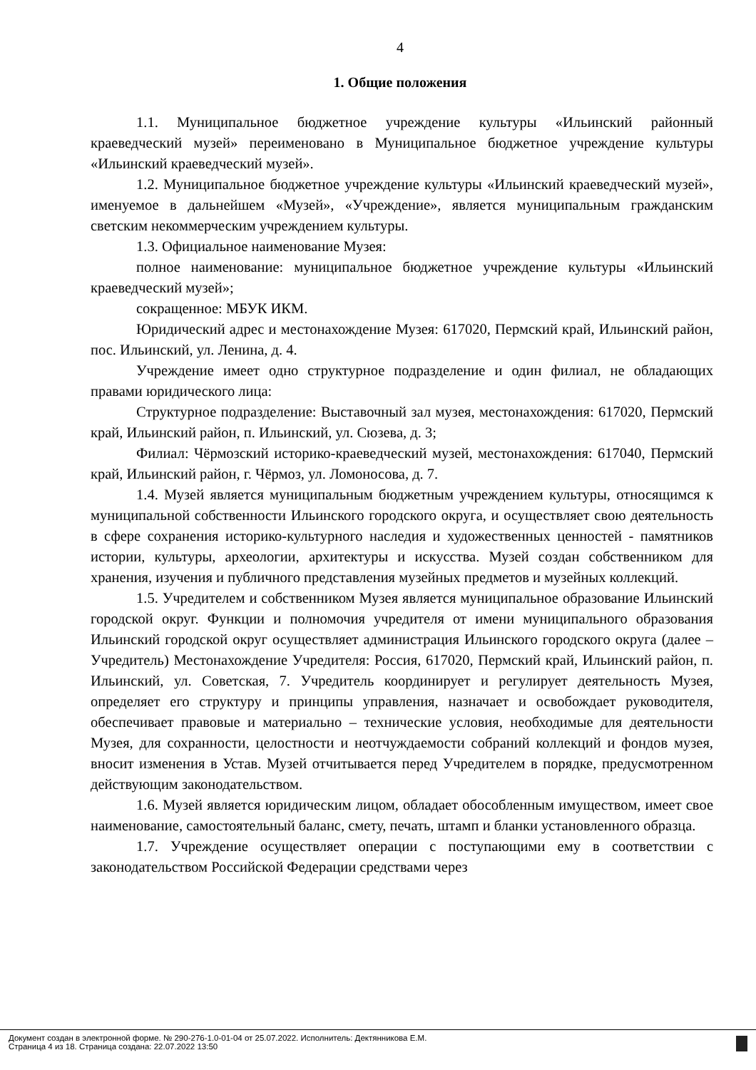4
1. Общие положения
1.1. Муниципальное бюджетное учреждение культуры «Ильинский районный краеведческий музей» переименовано в Муниципальное бюджетное учреждение культуры «Ильинский краеведческий музей».
1.2. Муниципальное бюджетное учреждение культуры «Ильинский краеведческий музей», именуемое в дальнейшем «Музей», «Учреждение», является муниципальным гражданским светским некоммерческим учреждением культуры.
1.3. Официальное наименование Музея:
полное наименование: муниципальное бюджетное учреждение культуры «Ильинский краеведческий музей»;
сокращенное: МБУК ИКМ.
Юридический адрес и местонахождение Музея: 617020, Пермский край, Ильинский район, пос. Ильинский, ул. Ленина, д. 4.
Учреждение имеет одно структурное подразделение и один филиал, не обладающих правами юридического лица:
Структурное подразделение: Выставочный зал музея, местонахождения: 617020, Пермский край, Ильинский район, п. Ильинский, ул. Сюзева, д. 3;
Филиал: Чёрмозский историко-краеведческий музей, местонахождения: 617040, Пермский край, Ильинский район, г. Чёрмоз, ул. Ломоносова, д. 7.
1.4. Музей является муниципальным бюджетным учреждением культуры, относящимся к муниципальной собственности Ильинского городского округа, и осуществляет свою деятельность в сфере сохранения историко-культурного наследия и художественных ценностей - памятников истории, культуры, археологии, архитектуры и искусства. Музей создан собственником для хранения, изучения и публичного представления музейных предметов и музейных коллекций.
1.5. Учредителем и собственником Музея является муниципальное образование Ильинский городской округ. Функции и полномочия учредителя от имени муниципального образования Ильинский городской округ осуществляет администрация Ильинского городского округа (далее – Учредитель) Местонахождение Учредителя: Россия, 617020, Пермский край, Ильинский район, п. Ильинский, ул. Советская, 7. Учредитель координирует и регулирует деятельность Музея, определяет его структуру и принципы управления, назначает и освобождает руководителя, обеспечивает правовые и материально – технические условия, необходимые для деятельности Музея, для сохранности, целостности и неотчуждаемости собраний коллекций и фондов музея, вносит изменения в Устав. Музей отчитывается перед Учредителем в порядке, предусмотренном действующим законодательством.
1.6. Музей является юридическим лицом, обладает обособленным имуществом, имеет свое наименование, самостоятельный баланс, смету, печать, штамп и бланки установленного образца.
1.7. Учреждение осуществляет операции с поступающими ему в соответствии с законодательством Российской Федерации средствами через
Документ создан в электронной форме. № 290-276-1.0-01-04 от 25.07.2022. Исполнитель: Дектянникова Е.М.
Страница 4 из 18. Страница создана: 22.07.2022 13:50